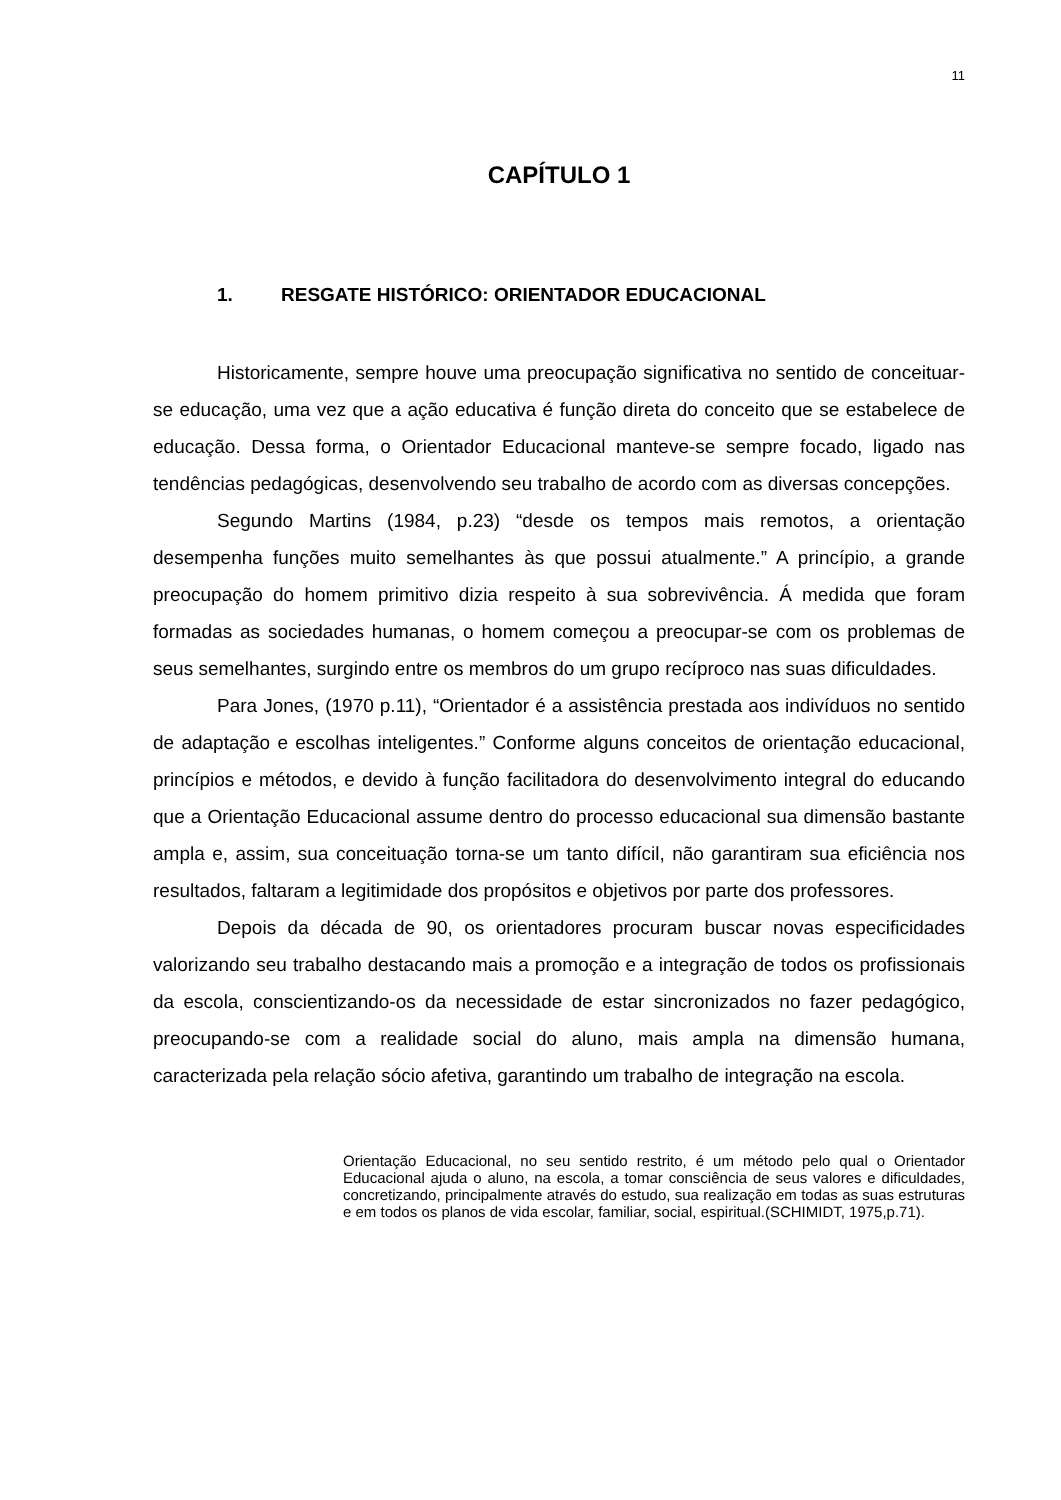11
CAPÍTULO 1
1. RESGATE HISTÓRICO: ORIENTADOR EDUCACIONAL
Historicamente, sempre houve uma preocupação significativa no sentido de conceituar-se educação, uma vez que a ação educativa é função direta do conceito que se estabelece de educação. Dessa forma, o Orientador Educacional manteve-se sempre focado, ligado nas tendências pedagógicas, desenvolvendo seu trabalho de acordo com as diversas concepções.
Segundo Martins (1984, p.23) “desde os tempos mais remotos, a orientação desempenha funções muito semelhantes às que possui atualmente.” A princípio, a grande preocupação do homem primitivo dizia respeito à sua sobrevivência. Á medida que foram formadas as sociedades humanas, o homem começou a preocupar-se com os problemas de seus semelhantes, surgindo entre os membros do um grupo recíproco nas suas dificuldades.
Para Jones, (1970 p.11), “Orientador é a assistência prestada aos indivíduos no sentido de adaptação e escolhas inteligentes.” Conforme alguns conceitos de orientação educacional, princípios e métodos, e devido à função facilitadora do desenvolvimento integral do educando que a Orientação Educacional assume dentro do processo educacional sua dimensão bastante ampla e, assim, sua conceituação torna-se um tanto difícil, não garantiram sua eficiência nos resultados, faltaram a legitimidade dos propósitos e objetivos por parte dos professores.
Depois da década de 90, os orientadores procuram buscar novas especificidades valorizando seu trabalho destacando mais a promoção e a integração de todos os profissionais da escola, conscientizando-os da necessidade de estar sincronizados no fazer pedagógico, preocupando-se com a realidade social do aluno, mais ampla na dimensão humana, caracterizada pela relação sócio afetiva, garantindo um trabalho de integração na escola.
Orientação Educacional, no seu sentido restrito, é um método pelo qual o Orientador Educacional ajuda o aluno, na escola, a tomar consciência de seus valores e dificuldades, concretizando, principalmente através do estudo, sua realização em todas as suas estruturas e em todos os planos de vida escolar, familiar, social, espiritual.(SCHIMIDT, 1975,p.71).